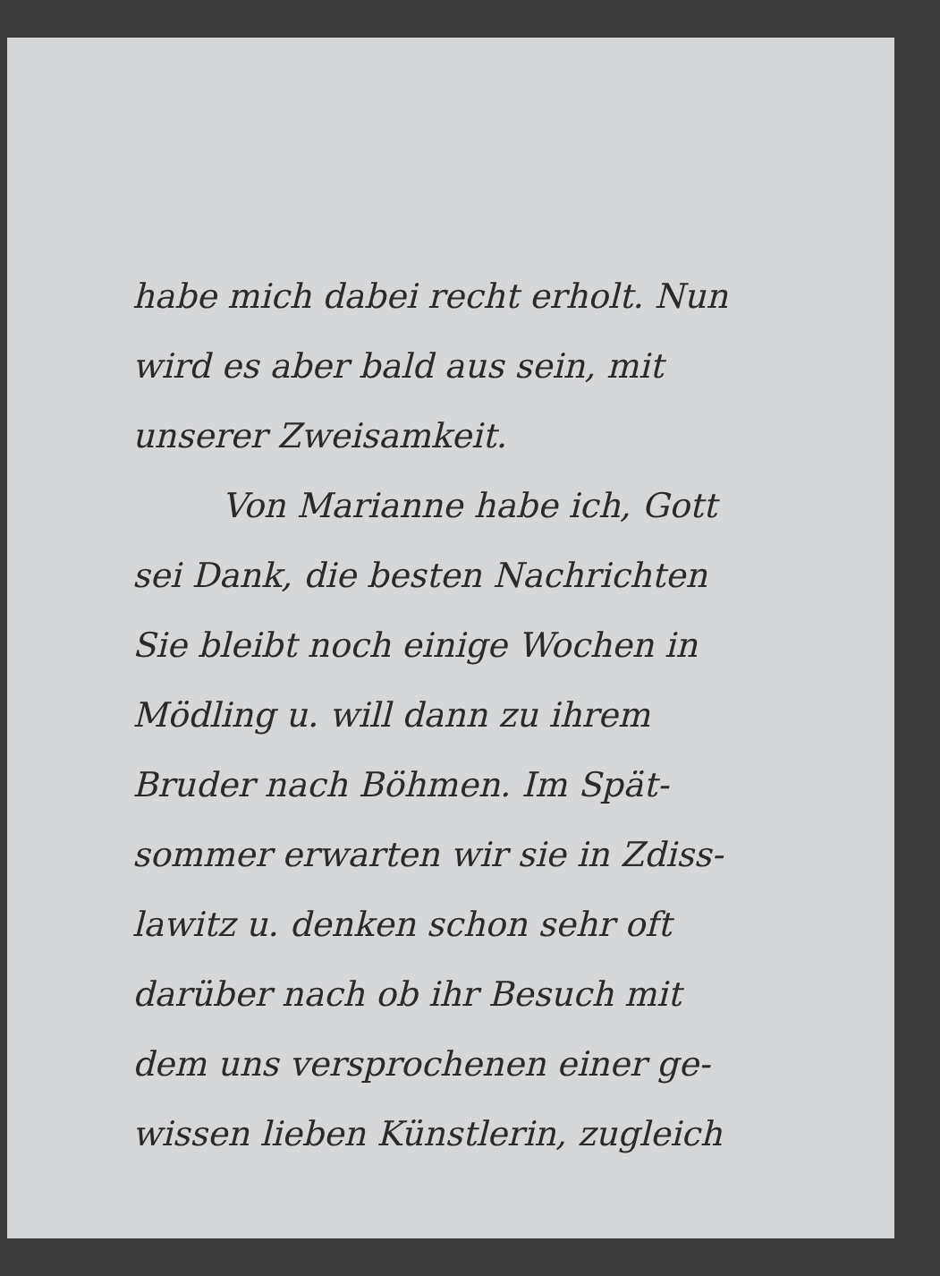habe mich dabei recht erholt. Nun
wird es aber bald aus sein, mit
unserer Zweisamkeit.
Von Marianne habe ich, Gott
sei Dank, die besten Nachrichten
Sie bleibt noch einige Wochen in
Mödling u. will dann zu ihrem
Bruder nach Böhmen. Im Spät-
sommer erwarten wir sie in Zdiss-
lawitz u. denken schon sehr oft
darüber nach ob ihr Besuch mit
dem uns versprochenen einer ge-
wissen lieben Künstlerin, zugleich